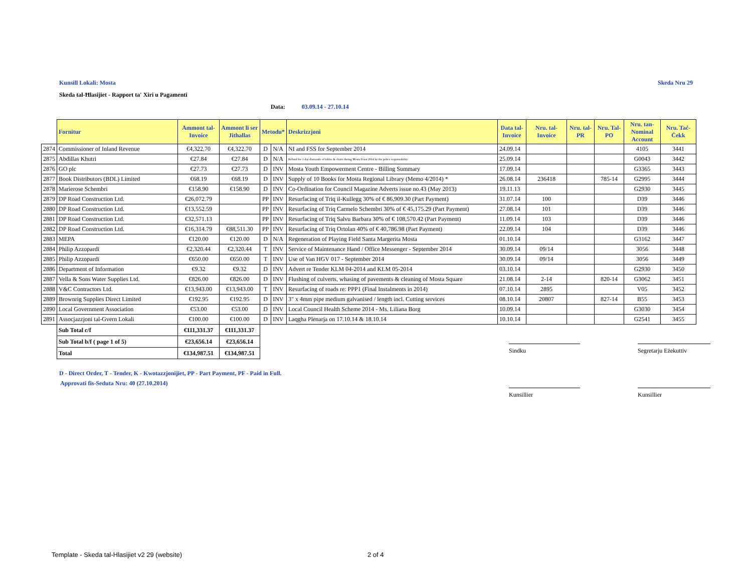Kunsill Lokali: Mosta Skeda Nru 29
Skeda tal-Ħlasijiet - Rapport ta' Xiri u Pagamenti
Data: 03.09.14 - 27.10.14
| | Fornitur | Ammont tal-Invoice | Ammont li ser Jithallas | Metodu* | | Deskrizzjoni | Data tal-Invoice | Nru. tal-Invoice | Nru. tal-PR | Nru. Tal-PO | Nru. tan-Nominal Account | Nru. Taċ-Ċekk |
| --- | --- | --- | --- | --- | --- | --- | --- | --- | --- | --- | --- | --- |
| 2874 | Commissioner of Inland Revenue | €4,322.70 | €4,322.70 | D | N/A | NI and FSS for September 2014 | 24.09.14 | | | | 4105 | 3441 |
| 2875 | Abdillas Khutri | €27.84 | €27.84 | D | N/A | Refund for 1 day dismantle of tables & chairs during Mosta Feast 2014 by the police responsability | 25.09.14 | | | | G0043 | 3442 |
| 2876 | GO plc | €27.73 | €27.73 | D | INV | Mosta Youth Empowerment Centre - Billing Summary | 17.09.14 | | | | G3365 | 3443 |
| 2877 | Book Distributors (BDL) Limited | €68.19 | €68.19 | D | INV | Supply of 10 Books for Mosta Regional Library (Memo 4/2014) * | 26.08.14 | 236418 | | 785-14 | G2995 | 3444 |
| 2878 | Marierose Schembri | €158.90 | €158.90 | D | INV | Co-Ordination for Council Magazine Adverts issue no.43 (May 2013) | 19.11.13 | | | | G2930 | 3445 |
| 2879 | DP Road Construction Ltd. | €26,072.79 | | PP | INV | Resurfacing of Triq il-Kullegg 30% of € 86,909.30 (Part Payment) | 31.07.14 | 100 | | | D39 | 3446 |
| 2880 | DP Road Construction Ltd. | €13,552.59 | | PP | INV | Resurfacing of Triq Carmelo Schembri 30% of € 45,175.29 (Part Payment) | 27.08.14 | 101 | | | D39 | 3446 |
| 2881 | DP Road Construction Ltd. | €32,571.13 | | PP | INV | Resurfacing of Triq Salvu Barbara 30% of € 108,570.42 (Part Payment) | 11.09.14 | 103 | | | D39 | 3446 |
| 2882 | DP Road Construction Ltd. | €16,314.79 | €88,511.30 | PP | INV | Resurfacing of Triq Ortolan 40% of € 40,786.98 (Part Payment) | 22.09.14 | 104 | | | D39 | 3446 |
| 2883 | MEPA | €120.00 | €120.00 | D | N/A | Regeneration of Playing Field Santa Margerita Mosta | 01.10.14 | | | | G3162 | 3447 |
| 2884 | Philip Azzopardi | €2,320.44 | €2,320.44 | T | INV | Service of Maintenance Hand / Office Messenger - September 2014 | 30.09.14 | 09/14 | | | 3056 | 3448 |
| 2885 | Philip Azzopardi | €650.00 | €650.00 | T | INV | Use of Van HGV 017 - September 2014 | 30.09.14 | 09/14 | | | 3056 | 3449 |
| 2886 | Department of Information | €9.32 | €9.32 | D | INV | Advert re Tender KLM 04-2014 and KLM 05-2014 | 03.10.14 | | | | G2930 | 3450 |
| 2887 | Vella & Sons Water Supplies Ltd. | €826.00 | €826.00 | D | INV | Flushing of culverts, whasing of pavements & cleaning of Mosta Square | 21.08.14 | 2-14 | | 820-14 | G3062 | 3451 |
| 2888 | V&C Contractors Ltd. | €13,943.00 | €13,943.00 | T | INV | Resurfacing of roads re: PPP1 (Final Instalments in 2014) | 07.10.14 | 2895 | | | V05 | 3452 |
| 2889 | Brownrig Supplies Direct Limited | €192.95 | €192.95 | D | INV | 3" x 4mm pipe medium galvanised / length incl. Cutting services | 08.10.14 | 20807 | | 827-14 | B55 | 3453 |
| 2890 | Local Government Association | €53.00 | €53.00 | D | INV | Local Council Health Scheme 2014 - Ms. Liliana Borg | 10.09.14 | | | | G3030 | 3454 |
| 2891 | Assocjazzjoni tal-Gvern Lokali | €100.00 | €100.00 | D | INV | Laqgha Plenarja on 17.10.14 & 18.10.14 | 10.10.14 | | | | G2541 | 3455 |
| | Sub Total c/f | €111,331.37 | €111,331.37 | | | | | | | | | |
| | Sub Total b/f ( page 1 of 5) | €23,656.14 | €23,656.14 | | | | | | | | | |
| | Total | €134,987.51 | €134,987.51 | | | | | | | | | |
Sindku Segretarju Eżekuttiv
D - Direct Order, T - Tender, K - Kwotazzjonijiet, PP - Part Payment, PF - Paid in Full.
Approvati fis-Seduta Nru: 40 (27.10.2014)
Kunsillier Kunsillier
Template - Skeda tal-Hlasijiet v2 29 (website)
2 of 4